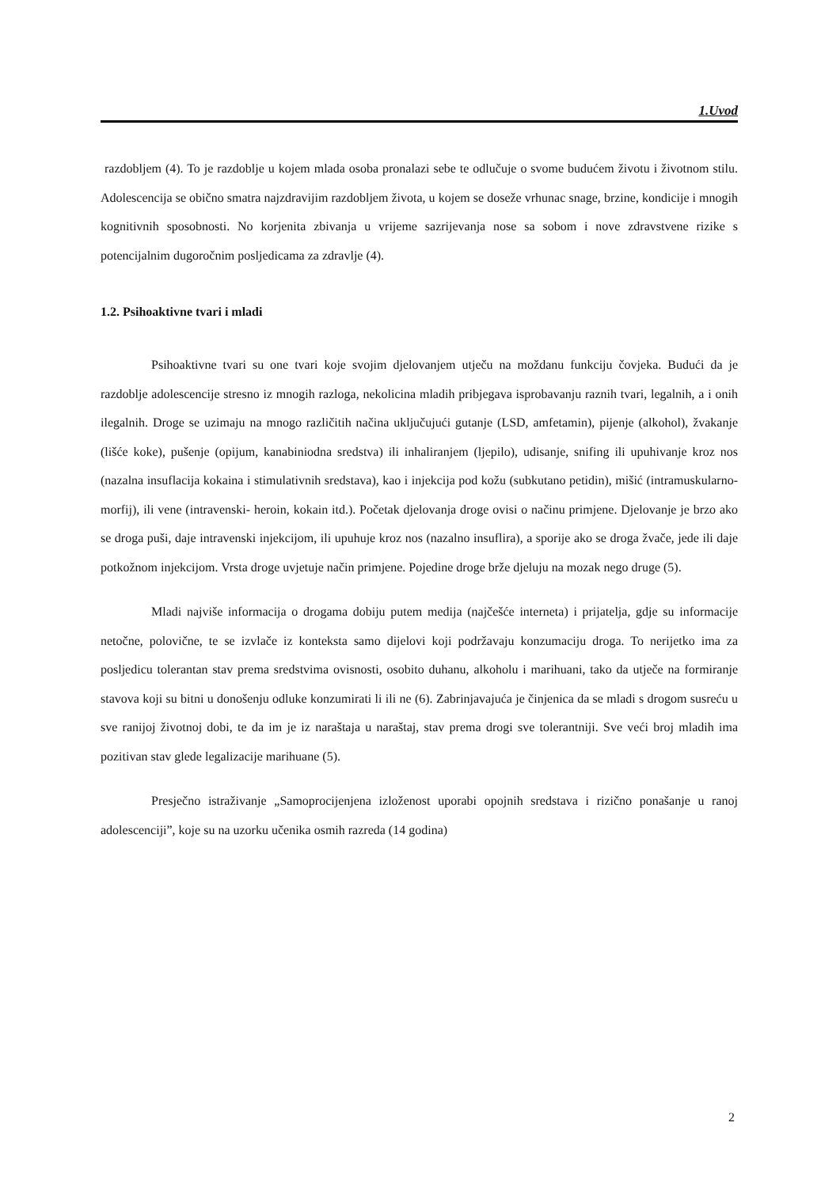1.Uvod
razdobljem (4). To je razdoblje u kojem mlada osoba pronalazi sebe te odlučuje o svome budućem životu i životnom stilu. Adolescencija se obično smatra najzdravijim razdobljem života, u kojem se doseže vrhunac snage, brzine, kondicije i mnogih kognitivnih sposobnosti. No korjenita zbivanja u vrijeme sazrijevanja nose sa sobom i nove zdravstvene rizike s potencijalnim dugoročnim posljedicama za zdravlje (4).
1.2. Psihoaktivne tvari i mladi
Psihoaktivne tvari su one tvari koje svojim djelovanjem utječu na moždanu funkciju čovjeka. Budući da je razdoblje adolescencije stresno iz mnogih razloga, nekolicina mladih pribjegava isprobavanju raznih tvari, legalnih, a i onih ilegalnih. Droge se uzimaju na mnogo različitih načina uključujući gutanje (LSD, amfetamin), pijenje (alkohol), žvakanje (lišće koke), pušenje (opijum, kanabiniodna sredstva) ili inhaliranjem (ljepilo), udisanje, snifing ili upuhivanje kroz nos (nazalna insuflacija kokaina i stimulativnih sredstava), kao i injekcija pod kožu (subkutano petidin), mišić (intramuskularno- morfij), ili vene (intravenski- heroin, kokain itd.). Početak djelovanja droge ovisi o načinu primjene. Djelovanje je brzo ako se droga puši, daje intravenski injekcijom, ili upuhuje kroz nos (nazalno insuflira), a sporije ako se droga žvače, jede ili daje potkožnom injekcijom. Vrsta droge uvjetuje način primjene. Pojedine droge brže djeluju na mozak nego druge (5).
Mladi najviše informacija o drogama dobiju putem medija (najčešće interneta) i prijatelja, gdje su informacije netočne, polovične, te se izvlače iz konteksta samo dijelovi koji podržavaju konzumaciju droga. To nerijetko ima za posljedicu tolerantan stav prema sredstvima ovisnosti, osobito duhanu, alkoholu i marihuani, tako da utječe na formiranje stavova koji su bitni u donošenju odluke konzumirati li ili ne (6). Zabrinjavajuća je činjenica da se mladi s drogom susreću u sve ranijoj životnoj dobi, te da im je iz naraštaja u naraštaj, stav prema drogi sve tolerantniji. Sve veći broj mladih ima pozitivan stav glede legalizacije marihuane (5).
Presječno istraživanje „Samoprocijenjena izloženost uporabi opojnih sredstava i rizično ponašanje u ranoj adolescenciji”, koje su na uzorku učenika osmih razreda (14 godina)
2